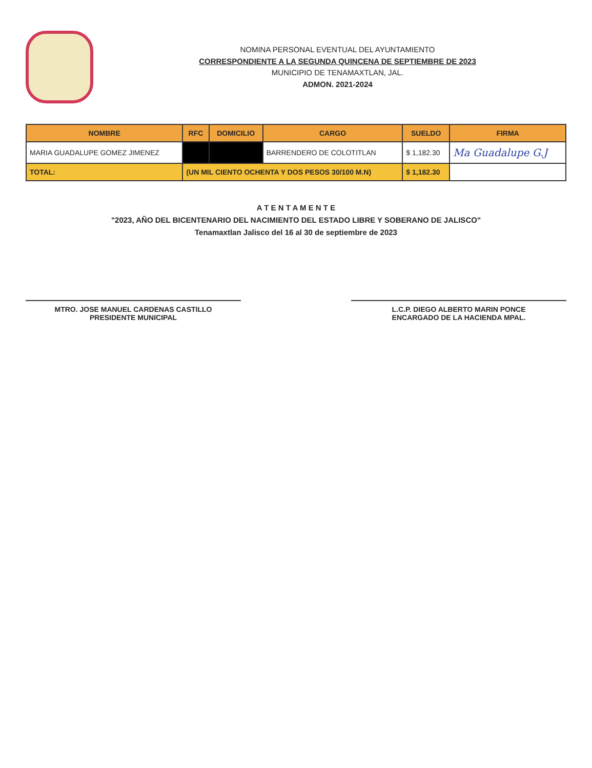NOMINA PERSONAL EVENTUAL DEL AYUNTAMIENTO
CORRESPONDIENTE A LA SEGUNDA QUINCENA DE SEPTIEMBRE DE 2023
MUNICIPIO DE TENAMAXTLAN, JAL.
ADMON. 2021-2024
| NOMBRE | RFC | DOMICILIO | CARGO | SUELDO | FIRMA |
| --- | --- | --- | --- | --- | --- |
| MARIA GUADALUPE GOMEZ JIMENEZ | | | BARRENDERO DE COLOTITLAN | $ 1,182.30 | Ma Guadalupe G.J |
| TOTAL: | (UN MIL CIENTO OCHENTA Y DOS PESOS 30/100 M.N) | | | $ 1,182.30 | |
A T E N T A M E N T E
"2023, AÑO DEL BICENTENARIO DEL NACIMIENTO DEL ESTADO LIBRE Y SOBERANO DE JALISCO"
Tenamaxtlan Jalisco del 16 al 30 de septiembre de 2023
MTRO. JOSE MANUEL CARDENAS CASTILLO
PRESIDENTE MUNICIPAL
L.C.P. DIEGO ALBERTO MARIN PONCE
ENCARGADO DE LA HACIENDA MPAL.